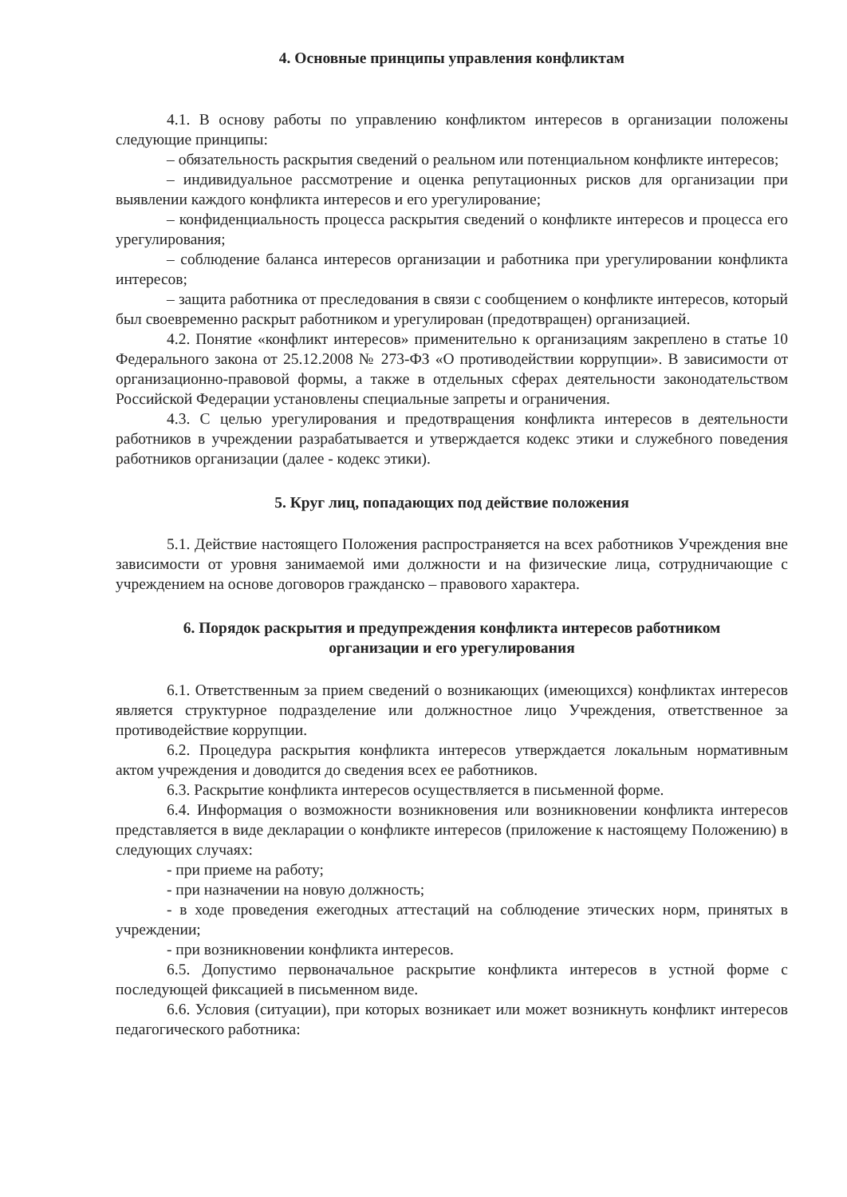4. Основные принципы управления конфликтам
4.1. В основу работы по управлению конфликтом интересов в организации положены следующие принципы:
– обязательность раскрытия сведений о реальном или потенциальном конфликте интересов;
– индивидуальное рассмотрение и оценка репутационных рисков для организации при выявлении каждого конфликта интересов и его урегулирование;
– конфиденциальность процесса раскрытия сведений о конфликте интересов и процесса его урегулирования;
– соблюдение баланса интересов организации и работника при урегулировании конфликта интересов;
– защита работника от преследования в связи с сообщением о конфликте интересов, который был своевременно раскрыт работником и урегулирован (предотвращен) организацией.
4.2. Понятие «конфликт интересов» применительно к организациям закреплено в статье 10 Федерального закона от 25.12.2008 № 273-ФЗ «О противодействии коррупции». В зависимости от организационно-правовой формы, а также в отдельных сферах деятельности законодательством Российской Федерации установлены специальные запреты и ограничения.
4.3. С целью урегулирования и предотвращения конфликта интересов в деятельности работников в учреждении разрабатывается и утверждается кодекс этики и служебного поведения работников организации (далее - кодекс этики).
5. Круг лиц, попадающих под действие положения
5.1. Действие настоящего Положения распространяется на всех работников Учреждения вне зависимости от уровня занимаемой ими должности и на физические лица, сотрудничающие с учреждением на основе договоров гражданско – правового характера.
6. Порядок раскрытия и предупреждения конфликта интересов работником
организации и его урегулирования
6.1. Ответственным за прием сведений о возникающих (имеющихся) конфликтах интересов является структурное подразделение или должностное лицо Учреждения, ответственное за противодействие коррупции.
6.2. Процедура раскрытия конфликта интересов утверждается локальным нормативным актом учреждения и доводится до сведения всех ее работников.
6.3. Раскрытие конфликта интересов осуществляется в письменной форме.
6.4. Информация о возможности возникновения или возникновении конфликта интересов представляется в виде декларации о конфликте интересов (приложение к настоящему Положению) в следующих случаях:
- при приеме на работу;
- при назначении на новую должность;
- в ходе проведения ежегодных аттестаций на соблюдение этических норм, принятых в учреждении;
- при возникновении конфликта интересов.
6.5. Допустимо первоначальное раскрытие конфликта интересов в устной форме с последующей фиксацией в письменном виде.
6.6. Условия (ситуации), при которых возникает или может возникнуть конфликт интересов педагогического работника: